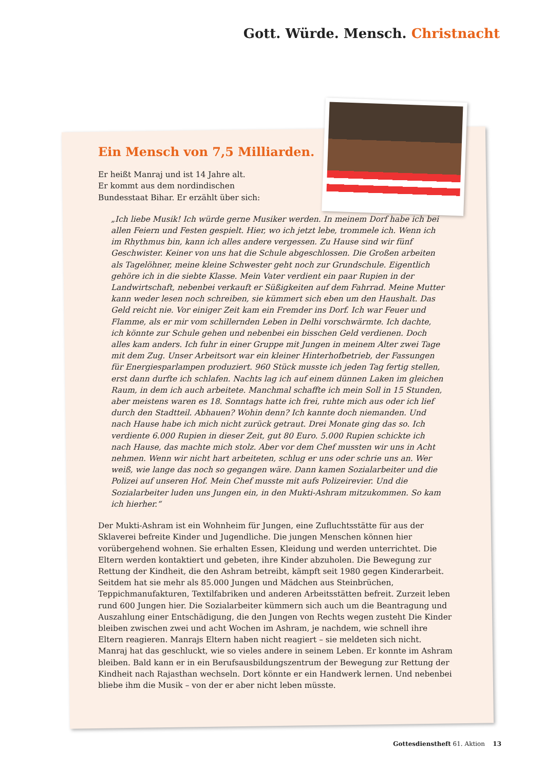Gott. Würde. Mensch. Christnacht
Ein Mensch von 7,5 Milliarden.
Er heißt Manraj und ist 14 Jahre alt.
Er kommt aus dem nordindischen
Bundesstaat Bihar. Er erzählt über sich:
„Ich liebe Musik! Ich würde gerne Musiker werden. In meinem Dorf habe ich bei allen Feiern und Festen gespielt. Hier, wo ich jetzt lebe, trommele ich. Wenn ich im Rhythmus bin, kann ich alles andere vergessen. Zu Hause sind wir fünf Geschwister. Keiner von uns hat die Schule abgeschlossen. Die Großen arbeiten als Tagelöhner, meine kleine Schwester geht noch zur Grundschule. Eigentlich gehöre ich in die siebte Klasse. Mein Vater verdient ein paar Rupien in der Landwirtschaft, nebenbei verkauft er Süßigkeiten auf dem Fahrrad. Meine Mutter kann weder lesen noch schreiben, sie kümmert sich eben um den Haushalt. Das Geld reicht nie. Vor einiger Zeit kam ein Fremder ins Dorf. Ich war Feuer und Flamme, als er mir vom schillernden Leben in Delhi vorschwärmte. Ich dachte, ich könnte zur Schule gehen und nebenbei ein bisschen Geld verdienen. Doch alles kam anders. Ich fuhr in einer Gruppe mit Jungen in meinem Alter zwei Tage mit dem Zug. Unser Arbeitsort war ein kleiner Hinterhofbetrieb, der Fassungen für Energiesparlampen produziert. 960 Stück musste ich jeden Tag fertig stellen, erst dann durfte ich schlafen. Nachts lag ich auf einem dünnen Laken im gleichen Raum, in dem ich auch arbeitete. Manchmal schaffte ich mein Soll in 15 Stunden, aber meistens waren es 18. Sonntags hatte ich frei, ruhte mich aus oder ich lief durch den Stadtteil. Abhauen? Wohin denn? Ich kannte doch niemanden. Und nach Hause habe ich mich nicht zurück getraut. Drei Monate ging das so. Ich verdiente 6.000 Rupien in dieser Zeit, gut 80 Euro. 5.000 Rupien schickte ich nach Hause, das machte mich stolz. Aber vor dem Chef mussten wir uns in Acht nehmen. Wenn wir nicht hart arbeiteten, schlug er uns oder schrie uns an. Wer weiß, wie lange das noch so gegangen wäre. Dann kamen Sozialarbeiter und die Polizei auf unseren Hof. Mein Chef musste mit aufs Polizeirevier. Und die Sozialarbeiter luden uns Jungen ein, in den Mukti-Ashram mitzukommen. So kam ich hierher.“
Der Mukti-Ashram ist ein Wohnheim für Jungen, eine Zufluchtsstätte für aus der Sklaverei befreite Kinder und Jugendliche. Die jungen Menschen können hier vorübergehend wohnen. Sie erhalten Essen, Kleidung und werden unterrichtet. Die Eltern werden kontaktiert und gebeten, ihre Kinder abzuholen. Die Bewegung zur Rettung der Kindheit, die den Ashram betreibt, kämpft seit 1980 gegen Kinderarbeit. Seitdem hat sie mehr als 85.000 Jungen und Mädchen aus Steinbrüchen, Teppichmanufakturen, Textilfabriken und anderen Arbeitsstätten befreit. Zurzeit leben rund 600 Jungen hier. Die Sozialarbeiter kümmern sich auch um die Beantragung und Auszahlung einer Entschädigung, die den Jungen von Rechts wegen zusteht Die Kinder bleiben zwischen zwei und acht Wochen im Ashram, je nachdem, wie schnell ihre Eltern reagieren. Manrajs Eltern haben nicht reagiert – sie meldeten sich nicht. Manraj hat das geschluckt, wie so vieles andere in seinem Leben. Er konnte im Ashram bleiben. Bald kann er in ein Berufsausbildungszentrum der Bewegung zur Rettung der Kindheit nach Rajasthan wechseln. Dort könnte er ein Handwerk lernen. Und nebenbei bliebe ihm die Musik – von der er aber nicht leben müsste.
Gottesdienstheft 61. Aktion 13